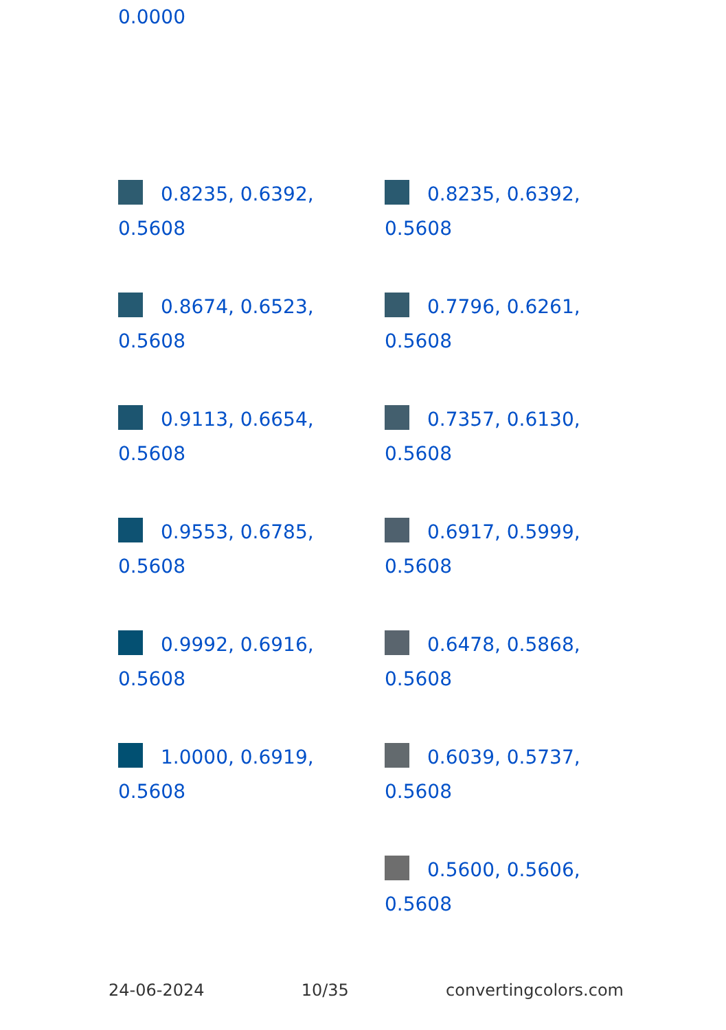0.0000
0.8235, 0.6392, 0.5608
0.8235, 0.6392, 0.5608
0.8674, 0.6523, 0.5608
0.7796, 0.6261, 0.5608
0.9113, 0.6654, 0.5608
0.7357, 0.6130, 0.5608
0.9553, 0.6785, 0.5608
0.6917, 0.5999, 0.5608
0.9992, 0.6916, 0.5608
0.6478, 0.5868, 0.5608
1.0000, 0.6919, 0.5608
0.6039, 0.5737, 0.5608
0.5600, 0.5606, 0.5608
24-06-2024 10/35 convertingcolors.com